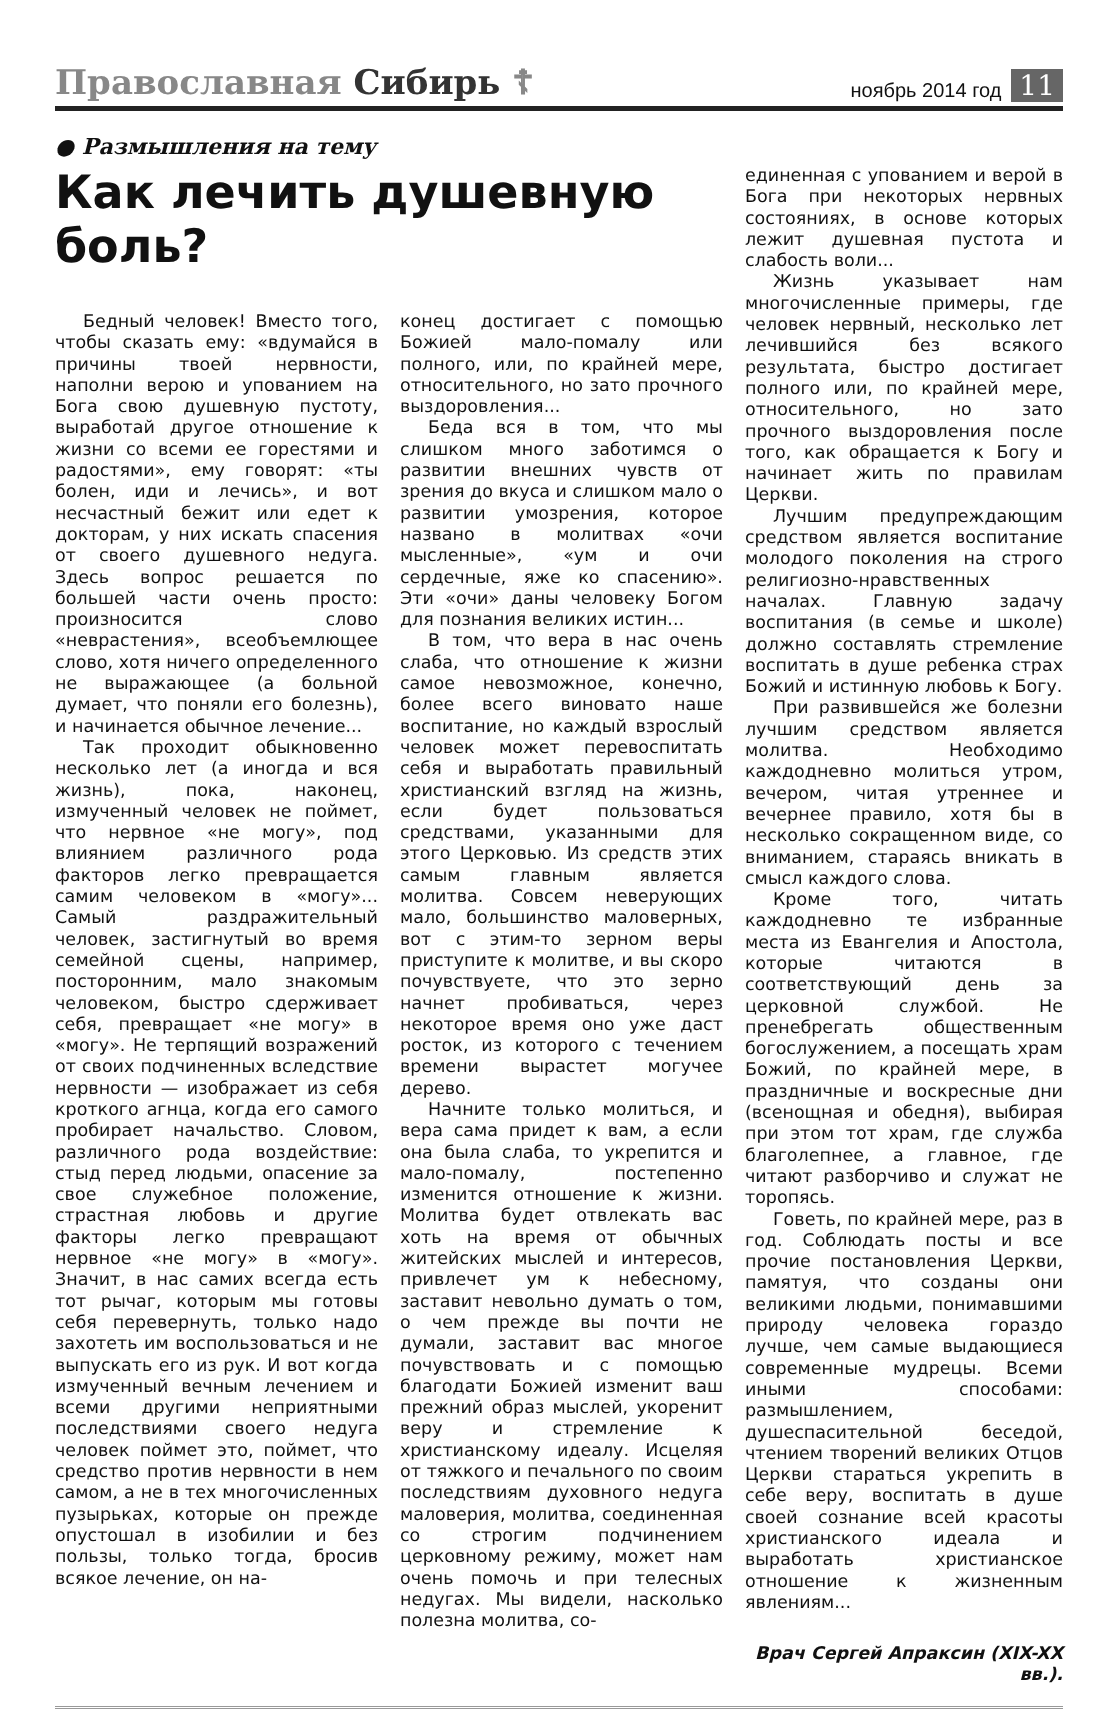Православная Сибирь ☦ ноябрь 2014 год 11
● Размышления на тему
Как лечить душевную боль?
Бедный человек! Вместо того, чтобы сказать ему: «вдумайся в причины твоей нервности, наполни верою и упованием на Бога свою душевную пустоту, выработай другое отношение к жизни со всеми ее горестями и радостями», ему говорят: «ты болен, иди и лечись», и вот несчастный бежит или едет к докторам, у них искать спасения от своего душевного недуга. Здесь вопрос решается по большей части очень просто: произносится слово «неврастения», всеобъемлющее слово, хотя ничего определенного не выражающее (а больной думает, что поняли его болезнь), и начинается обычное лечение...
Так проходит обыкновенно несколько лет (а иногда и вся жизнь), пока, наконец, измученный человек не поймет, что нервное «не могу», под влиянием различного рода факторов легко превращается самим человеком в «могу»... Самый раздражительный человек, застигнутый во время семейной сцены, например, посторонним, мало знакомым человеком, быстро сдерживает себя, превращает «не могу» в «могу». Не терпящий возражений от своих подчиненных вследствие нервности — изображает из себя кроткого агнца, когда его самого пробирает начальство. Словом, различного рода воздействие: стыд перед людьми, опасение за свое служебное положение, страстная любовь и другие факторы легко превращают нервное «не могу» в «могу». Значит, в нас самих всегда есть тот рычаг, которым мы готовы себя перевернуть, только надо захотеть им воспользоваться и не выпускать его из рук. И вот когда измученный вечным лечением и всеми другими неприятными последствиями своего недуга человек поймет это, поймет, что средство против нервности в нем самом, а не в тех многочисленных пузырьках, которые он прежде опустошал в изобилии и без пользы, только тогда, бросив всякое лечение, он на-
конец достигает с помощью Божией мало-помалу или полного, или, по крайней мере, относительного, но зато прочного выздоровления...
Беда вся в том, что мы слишком много заботимся о развитии внешних чувств от зрения до вкуса и слишком мало о развитии умозрения, которое названо в молитвах «очи мысленные», «ум и очи сердечные, яже ко спасению». Эти «очи» даны человеку Богом для познания великих истин...
В том, что вера в нас очень слаба, что отношение к жизни самое невозможное, конечно, более всего виновато наше воспитание, но каждый взрослый человек может перевоспитать себя и выработать правильный христианский взгляд на жизнь, если будет пользоваться средствами, указанными для этого Церковью. Из средств этих самым главным является молитва. Совсем неверующих мало, большинство маловерных, вот с этим-то зерном веры приступите к молитве, и вы скоро почувствуете, что это зерно начнет пробиваться, через некоторое время оно уже даст росток, из которого с течением времени вырастет могучее дерево.
Начните только молиться, и вера сама придет к вам, а если она была слаба, то укрепится и мало-помалу, постепенно изменится отношение к жизни. Молитва будет отвлекать вас хоть на время от обычных житейских мыслей и интересов, привлечет ум к небесному, заставит невольно думать о том, о чем прежде вы почти не думали, заставит вас многое почувствовать и с помощью благодати Божией изменит ваш прежний образ мыслей, укоренит веру и стремление к христианскому идеалу. Исцеляя от тяжкого и печального по своим последствиям духовного недуга маловерия, молитва, соединенная со строгим подчинением церковному режиму, может нам очень помочь и при телесных недугах. Мы видели, насколько полезна молитва, со-
единенная с упованием и верой в Бога при некоторых нервных состояниях, в основе которых лежит душевная пустота и слабость воли...
Жизнь указывает нам многочисленные примеры, где человек нервный, несколько лет лечившийся без всякого результата, быстро достигает полного или, по крайней мере, относительного, но зато прочного выздоровления после того, как обращается к Богу и начинает жить по правилам Церкви.
Лучшим предупреждающим средством является воспитание молодого поколения на строго религиозно-нравственных началах. Главную задачу воспитания (в семье и школе) должно составлять стремление воспитать в душе ребенка страх Божий и истинную любовь к Богу.
При развившейся же болезни лучшим средством является молитва. Необходимо каждодневно молиться утром, вечером, читая утреннее и вечернее правило, хотя бы в несколько сокращенном виде, со вниманием, стараясь вникать в смысл каждого слова.
Кроме того, читать каждодневно те избранные места из Евангелия и Апостола, которые читаются в соответствующий день за церковной службой. Не пренебрегать общественным богослужением, а посещать храм Божий, по крайней мере, в праздничные и воскресные дни (всенощная и обедня), выбирая при этом тот храм, где служба благолепнее, а главное, где читают разборчиво и служат не торопясь.
Говеть, по крайней мере, раз в год. Соблюдать посты и все прочие постановления Церкви, памятуя, что созданы они великими людьми, понимавшими природу человека гораздо лучше, чем самые выдающиеся современные мудрецы. Всеми иными способами: размышлением, душеспасительной беседой, чтением творений великих Отцов Церкви стараться укрепить в себе веру, воспитать в душе своей сознание всей красоты христианского идеала и выработать христианское отношение к жизненным явлениям...
Врач Сергей Апраксин (XIX-XX вв.).